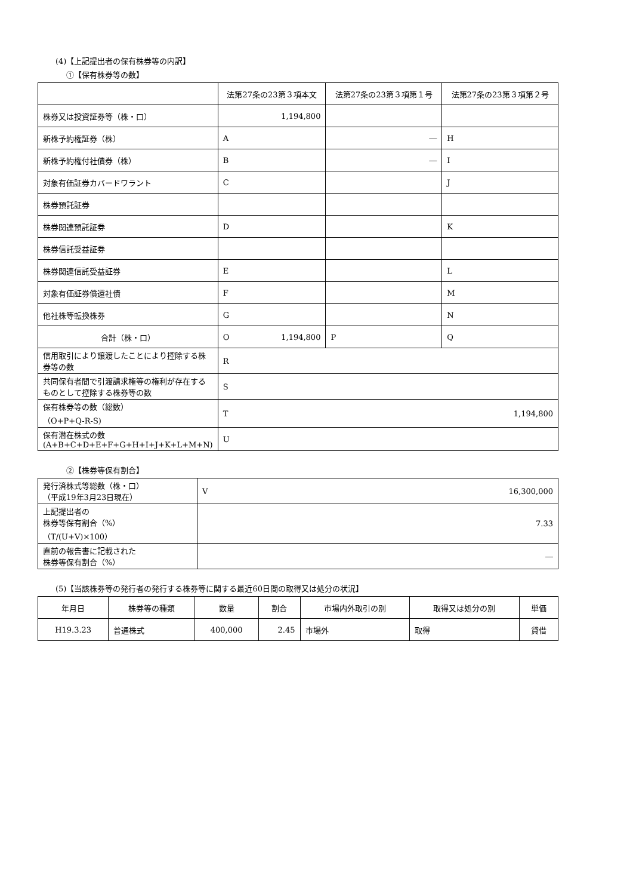(4)【上記提出者の保有株券等の内訳】
①【保有株券等の数】
| | 法第27条の23第３項本文 | 法第27条の23第３項第１号 | 法第27条の23第３項第２号 |
| --- | --- | --- | --- |
| 株券又は投資証券等（株・口） | 1,194,800 | | |
| 新株予約権証券（株） | A | ― | H |
| 新株予約権付社債券（株） | B | ― | I |
| 対象有価証券カバードワラント | C | | J |
| 株券預託証券 | | | |
| 株券関連預託証券 | D | | K |
| 株券信託受益証券 | | | |
| 株券関連信託受益証券 | E | | L |
| 対象有価証券償還社債 | F | | M |
| 他社株等転換株券 | G | | N |
| 合計（株・口） | O 1,194,800 | P | Q |
| 信用取引により譲渡したことにより控除する株券等の数 | R | | |
| 共同保有者間で引渡請求権等の権利が存在するものとして控除する株券等の数 | S | | |
| 保有株券等の数（総数） （O+P+Q-R-S) | T 1,194,800 | | |
| 保有潜在株式の数 (A+B+C+D+E+F+G+H+I+J+K+L+M+N) | U | | |
②【株券等保有割合】
| 発行済株式等総数（株・口） （平成19年3月23日現在） | V 16,300,000 |
| 上記提出者の 株券等保有割合（%） （T/(U+V)×100） | 7.33 |
| 直前の報告書に記載された 株券等保有割合（%） | ― |
(5)【当該株券等の発行者の発行する株券等に関する最近60日間の取得又は処分の状況】
| 年月日 | 株券等の種類 | 数量 | 割合 | 市場内外取引の別 | 取得又は処分の別 | 単価 |
| --- | --- | --- | --- | --- | --- | --- |
| H19.3.23 | 普通株式 | 400,000 | 2.45 | 市場外 | 取得 | 貸借 |